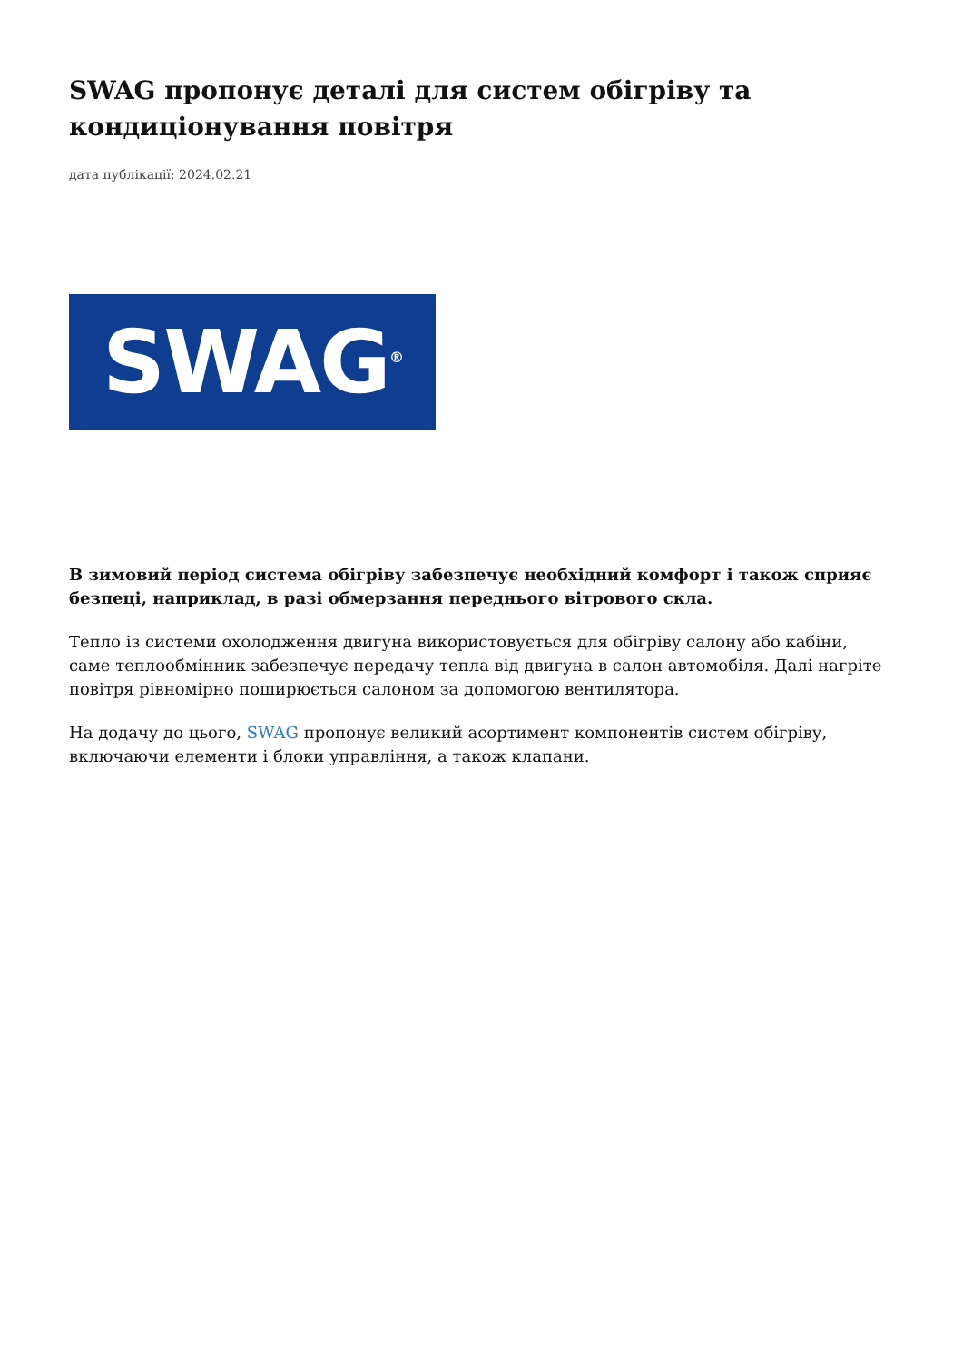SWAG пропонує деталі для систем обігріву та кондиціонування повітря
дата публікації: 2024.02.21
SWAG<sup>®</sup>
В зимовий період система обігріву забезпечує необхідний комфорт і також сприяє безпеці, наприклад, в разі обмерзання переднього вітрового скла.
Тепло із системи охолодження двигуна використовується для обігріву салону або кабіни, саме теплообмінник забезпечує передачу тепла від двигуна в салон автомобіля. Далі нагріте повітря рівномірно поширюється салоном за допомогою вентилятора.
На додачу до цього, SWAG пропонує великий асортимент компонентів систем обігріву, включаючи елементи і блоки управління, а також клапани.